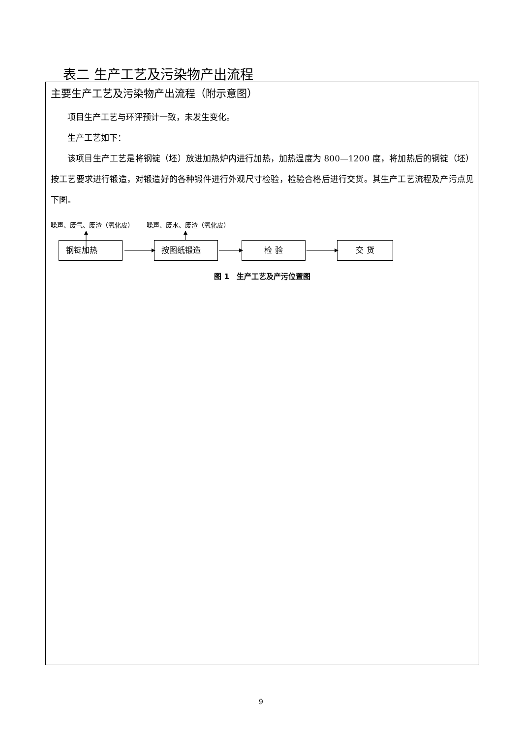表二 生产工艺及污染物产出流程
主要生产工艺及污染物产出流程（附示意图）
项目生产工艺与环评预计一致，未发生变化。
生产工艺如下：
该项目生产工艺是将钢锭（坯）放进加热炉内进行加热，加热温度为 800—1200 度，将加热后的钢锭（坯）按工艺要求进行锻造，对锻造好的各种锻件进行外观尺寸检验，检验合格后进行交货。其生产工艺流程及产污点见下图。
噪声、废气、废渣（氧化皮） 噪声、废水、废渣（氧化皮）
钢锭加热 按图纸锻造 检 验 交 货
图 1　生产工艺及产污位置图
9